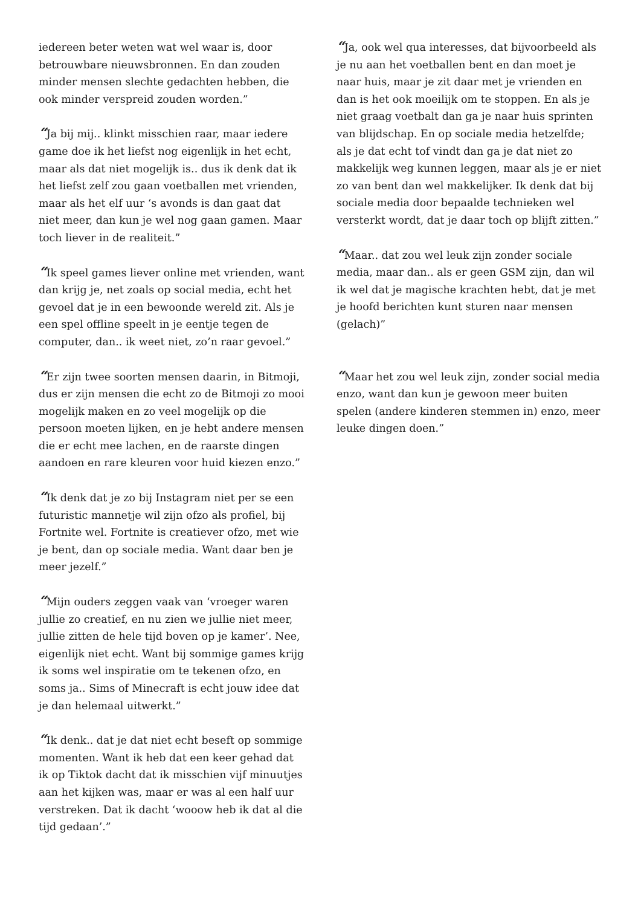iedereen beter weten wat wel waar is, door betrouwbare nieuwsbronnen. En dan zouden minder mensen slechte gedachten hebben, die ook minder verspreid zouden worden.”
“Ja bij mij.. klinkt misschien raar, maar iedere game doe ik het liefst nog eigenlijk in het echt, maar als dat niet mogelijk is.. dus ik denk dat ik het liefst zelf zou gaan voetballen met vrienden, maar als het elf uur ‘s avonds is dan gaat dat niet meer, dan kun je wel nog gaan gamen. Maar toch liever in de realiteit.”
“Ik speel games liever online met vrienden, want dan krijg je, net zoals op social media, echt het gevoel dat je in een bewoonde wereld zit. Als je een spel offline speelt in je eentje tegen de computer, dan.. ik weet niet, zo’n raar gevoel.”
“Er zijn twee soorten mensen daarin, in Bitmoji, dus er zijn mensen die echt zo de Bitmoji zo mooi mogelijk maken en zo veel mogelijk op die persoon moeten lijken, en je hebt andere mensen die er echt mee lachen, en de raarste dingen aandoen en rare kleuren voor huid kiezen enzo.”
“Ik denk dat je zo bij Instagram niet per se een futuristic mannetje wil zijn ofzo als profiel, bij Fortnite wel. Fortnite is creatiever ofzo, met wie je bent, dan op sociale media. Want daar ben je meer jezelf.”
“Mijn ouders zeggen vaak van ‘vroeger waren jullie zo creatief, en nu zien we jullie niet meer, jullie zitten de hele tijd boven op je kamer’. Nee, eigenlijk niet echt. Want bij sommige games krijg ik soms wel inspiratie om te tekenen ofzo, en soms ja.. Sims of Minecraft is echt jouw idee dat je dan helemaal uitwerkt.”
“Ik denk.. dat je dat niet echt beseft op sommige momenten. Want ik heb dat een keer gehad dat ik op Tiktok dacht dat ik misschien vijf minuutjes aan het kijken was, maar er was al een half uur verstreken. Dat ik dacht ‘wooow heb ik dat al die tijd gedaan’.”
“Ja, ook wel qua interesses, dat bijvoorbeeld als je nu aan het voetballen bent en dan moet je naar huis, maar je zit daar met je vrienden en dan is het ook moeilijk om te stoppen. En als je niet graag voetbalt dan ga je naar huis sprinten van blijdschap. En op sociale media hetzelfde; als je dat echt tof vindt dan ga je dat niet zo makkelijk weg kunnen leggen, maar als je er niet zo van bent dan wel makkelijker. Ik denk dat bij sociale media door bepaalde technieken wel versterkt wordt, dat je daar toch op blijft zitten.”
“Maar.. dat zou wel leuk zijn zonder sociale media, maar dan.. als er geen GSM zijn, dan wil ik wel dat je magische krachten hebt, dat je met je hoofd berichten kunt sturen naar mensen (gelach)”
“Maar het zou wel leuk zijn, zonder social media enzo, want dan kun je gewoon meer buiten spelen (andere kinderen stemmen in) enzo, meer leuke dingen doen.”